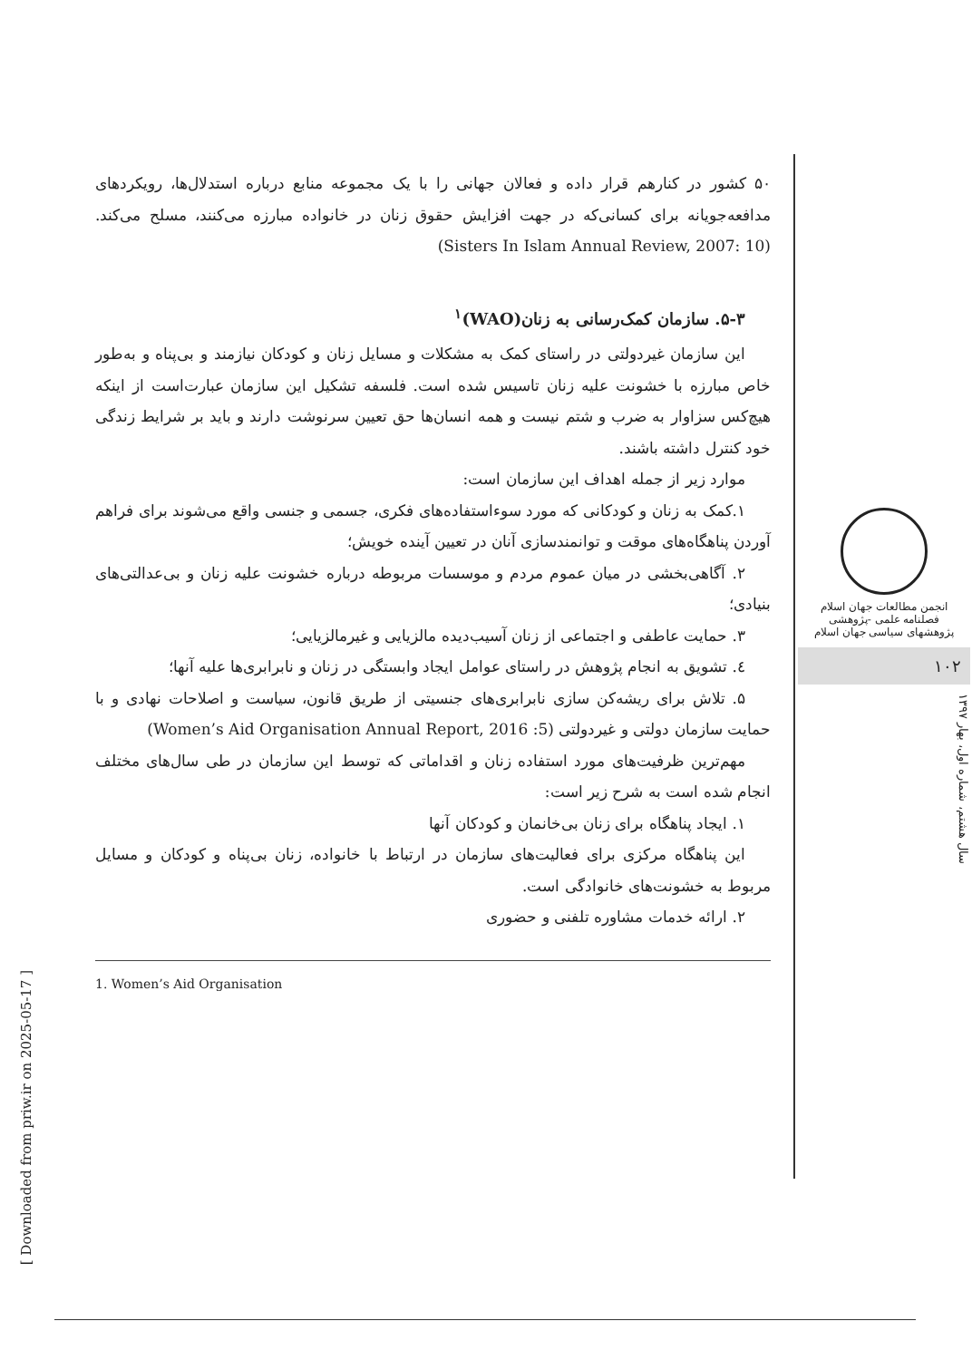۵۰ کشور در کنارهم قرار داده و فعالان جهانی را با یک مجموعه منابع درباره استدلال‌ها، رویکردهای مدافعه‌جویانه برای کسانی‌که در جهت افزایش حقوق زنان در خانواده مبارزه می‌کنند، مسلح می‌کند. (Sisters In Islam Annual Review, 2007: 10)
۵-۳. سازمان کمک‌رسانی به زنان(WAO)<sup>۱</sup>
این سازمان غیردولتی در راستای کمک به مشکلات و مسایل زنان و کودکان نیازمند و بی‌پناه و به‌طور خاص مبارزه با خشونت علیه زنان تاسیس شده است. فلسفه تشکیل این سازمان عبارت‌است از اینکه هیچ‌کس سزاوار به ضرب و شتم نیست و همه انسان‌ها حق تعیین سرنوشت دارند و باید بر شرایط زندگی خود کنترل داشته باشند.
موارد زیر از جمله اهداف این سازمان است:
۱.کمک به زنان و کودکانی که مورد سوءاستفاده‌های فکری، جسمی و جنسی واقع می‌شوند برای فراهم آوردن پناهگاه‌های موقت و توانمندسازی آنان در تعیین آینده خویش؛
۲. آگاهی‌بخشی در میان عموم مردم و موسسات مربوطه درباره خشونت علیه زنان و بی‌عدالتی‌های بنیادی؛
۳. حمایت عاطفی و اجتماعی از زنان آسیب‌دیده مالزیایی و غیرمالزیایی؛
٤. تشویق به انجام پژوهش در راستای عوامل ایجاد وابستگی در زنان و نابرابری‌ها علیه آنها؛
۵. تلاش برای ریشه‌کن سازی نابرابری‌های جنسیتی از طریق قانون، سیاست و اصلاحات نهادی و با حمایت سازمان دولتی و غیردولتی (Women’s Aid Organisation Annual Report, 2016 :5)
مهم‌ترین ظرفیت‌های مورد استفاده زنان و اقداماتی که توسط این سازمان در طی سال‌های مختلف انجام شده است به شرح زیر است:
۱. ایجاد پناهگاه برای زنان بی‌خانمان و کودکان آنها
این پناهگاه مرکزی برای فعالیت‌های سازمان در ارتباط با خانواده، زنان بی‌پناه و کودکان و مسایل مربوط به خشونت‌های خانوادگی است.
۲. ارائه خدمات مشاوره تلفنی و حضوری
1. Women’s Aid Organisation
انجمن مطالعات جهان اسلام
فصلنامه علمی -پژوهشی
پژوهشهای سیاسی جهان اسلام
۱۰۲
سال هشتم، شماره اول، بهار ۱۳۹۷
[ Downloaded from priw.ir on 2025-05-17 ]